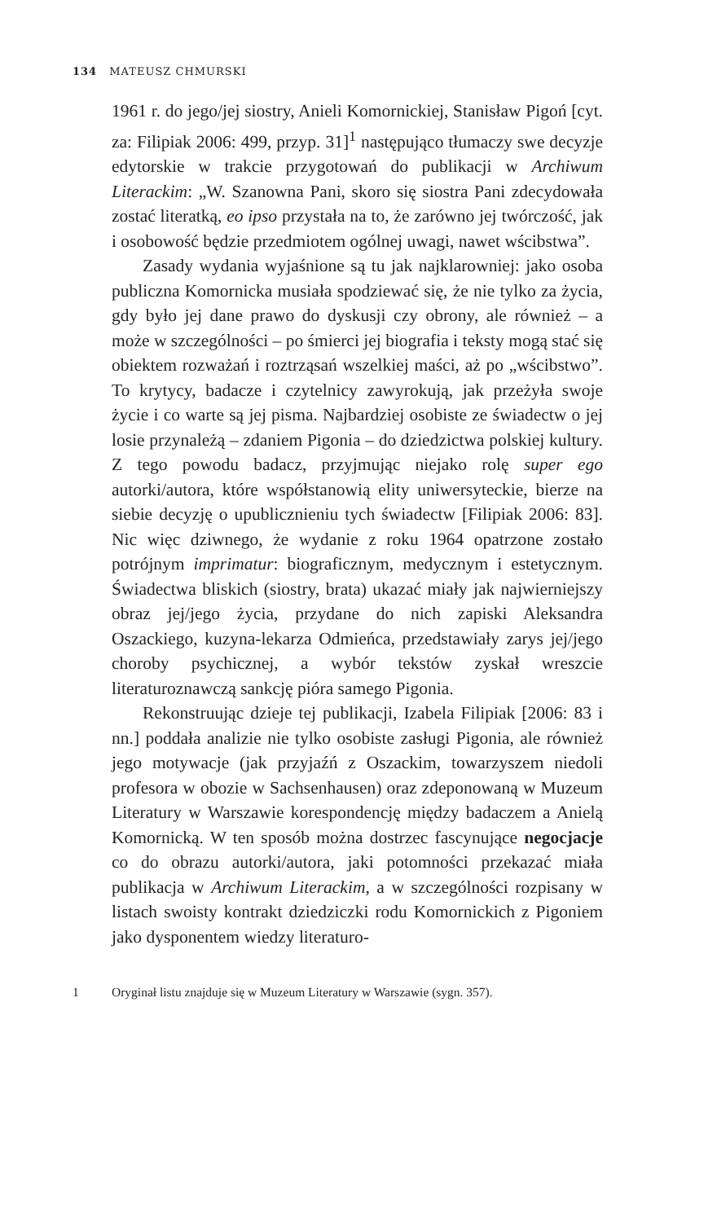134 MATEUSZ CHMURSKI
1961 r. do jego/jej siostry, Anieli Komornickiej, Stanisław Pigoń [cyt. za: Filipiak 2006: 499, przyp. 31]<sup>1</sup> następująco tłumaczy swe decyzje edytorskie w trakcie przygotowań do publikacji w Archiwum Literackim: „W. Szanowna Pani, skoro się siostra Pani zdecydowała zostać literatką, eo ipso przystała na to, że zarówno jej twórczość, jak i osobowość będzie przedmiotem ogólnej uwagi, nawet wścibstwa”.
Zasady wydania wyjaśnione są tu jak najklarowniej: jako osoba publiczna Komornicka musiała spodziewać się, że nie tylko za życia, gdy było jej dane prawo do dyskusji czy obrony, ale również – a może w szczególności – po śmierci jej biografia i teksty mogą stać się obiektem rozważań i roztrząsań wszelkiej maści, aż po „wścibstwo”. To krytycy, badacze i czytelnicy zawyrokują, jak przeżyła swoje życie i co warte są jej pisma. Najbardziej osobiste ze świadectw o jej losie przynależą – zdaniem Pigonia – do dziedzictwa polskiej kultury. Z tego powodu badacz, przyjmując niejako rolę super ego autorki/autora, które współstanowią elity uniwersyteckie, bierze na siebie decyzję o upublicznieniu tych świadectw [Filipiak 2006: 83]. Nic więc dziwnego, że wydanie z roku 1964 opatrzone zostało potrójnym imprimatur: biograficznym, medycznym i estetycznym. Świadectwa bliskich (siostry, brata) ukazać miały jak najwierniejszy obraz jej/jego życia, przydane do nich zapiski Aleksandra Oszackiego, kuzyna-lekarza Odmieńca, przedstawiały zarys jej/jego choroby psychicznej, a wybór tekstów zyskał wreszcie literaturoznawczą sankcję pióra samego Pigonia.
Rekonstruując dzieje tej publikacji, Izabela Filipiak [2006: 83 i nn.] poddała analizie nie tylko osobiste zasługi Pigonia, ale również jego motywacje (jak przyjaźń z Oszackim, towarzyszem niedoli profesora w obozie w Sachsenhausen) oraz zdeponowaną w Muzeum Literatury w Warszawie korespondencję między badaczem a Anielą Komornicką. W ten sposób można dostrzec fascynujące negocjacje co do obrazu autorki/autora, jaki potomności przekazać miała publikacja w Archiwum Literackim, a w szczególności rozpisany w listach swoisty kontrakt dziedziczki rodu Komornickich z Pigoniem jako dysponentem wiedzy literaturo-
1 Oryginał listu znajduje się w Muzeum Literatury w Warszawie (sygn. 357).